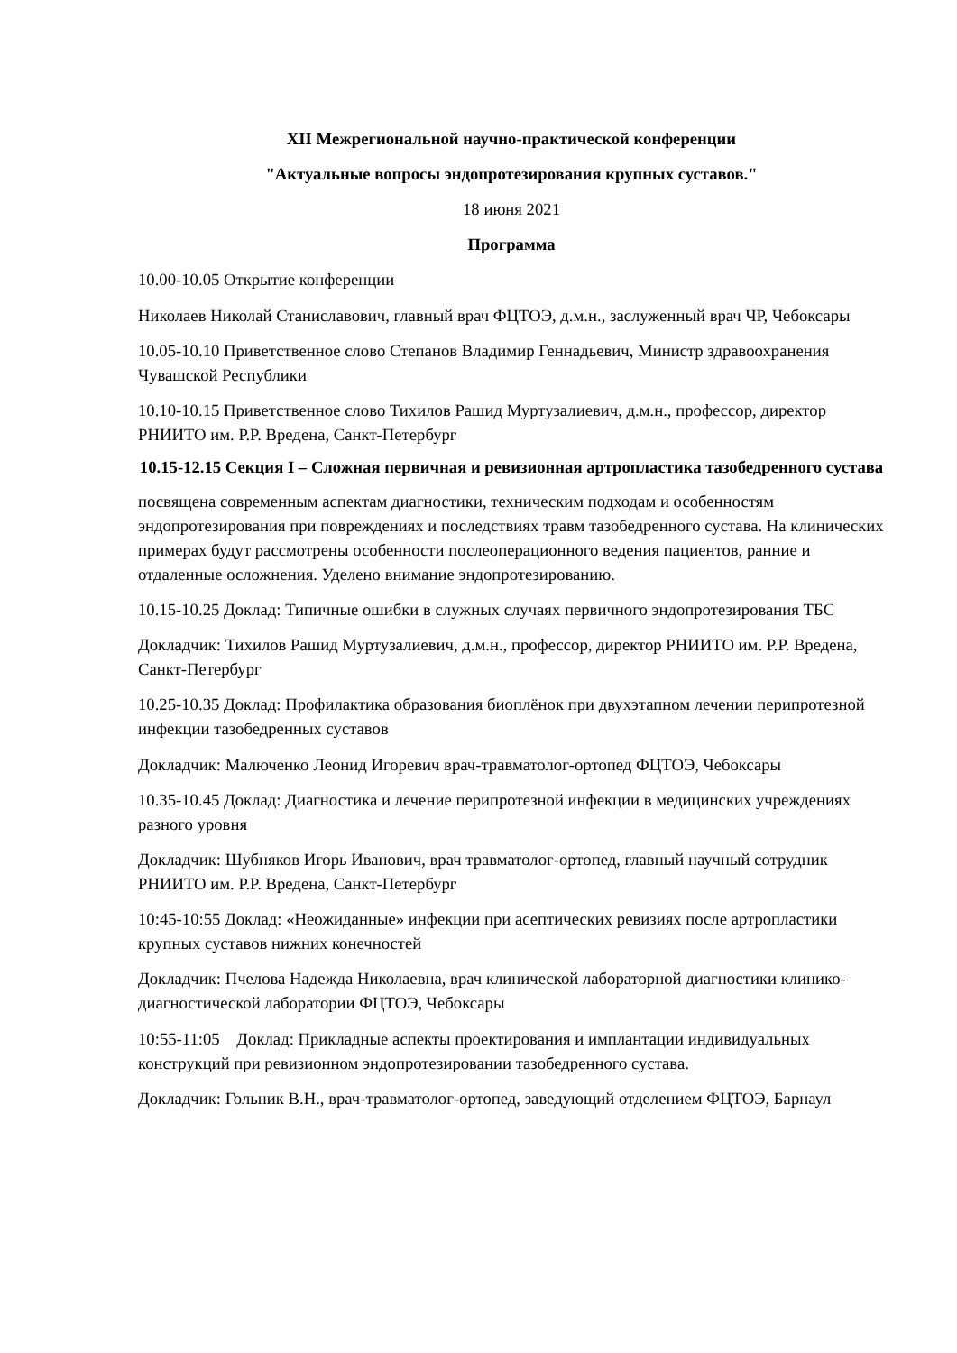XII Межрегиональной научно-практической конференции
"Актуальные вопросы эндопротезирования крупных суставов."
18 июня 2021
Программа
10.00-10.05 Открытие конференции
Николаев Николай Станиславович, главный врач ФЦТОЭ, д.м.н., заслуженный врач ЧР, Чебоксары
10.05-10.10 Приветственное слово Степанов Владимир Геннадьевич, Министр здравоохранения Чувашской Республики
10.10-10.15 Приветственное слово Тихилов Рашид Муртузалиевич, д.м.н., профессор, директор РНИИТО им. Р.Р. Вредена, Санкт-Петербург
10.15-12.15 Секция I – Сложная первичная и ревизионная артропластика тазобедренного сустава
посвящена современным аспектам диагностики, техническим подходам и особенностям эндопротезирования при повреждениях и последствиях травм тазобедренного сустава. На клинических примерах будут рассмотрены особенности послеоперационного ведения пациентов, ранние и отдаленные осложнения. Уделено внимание эндопротезированию.
10.15-10.25 Доклад: Типичные ошибки в служных случаях первичного эндопротезирования ТБС
Докладчик: Тихилов Рашид Муртузалиевич, д.м.н., профессор, директор РНИИТО им. Р.Р. Вредена, Санкт-Петербург
10.25-10.35 Доклад: Профилактика образования биоплёнок при двухэтапном лечении перипротезной инфекции тазобедренных суставов
Докладчик: Малюченко Леонид Игоревич врач-травматолог-ортопед ФЦТОЭ, Чебоксары
10.35-10.45 Доклад: Диагностика и лечение перипротезной инфекции в медицинских учреждениях разного уровня
Докладчик: Шубняков Игорь Иванович, врач травматолог-ортопед, главный научный сотрудник РНИИТО им. Р.Р. Вредена, Санкт-Петербург
10:45-10:55 Доклад: «Неожиданные» инфекции при асептических ревизиях после артропластики крупных суставов нижних конечностей
Докладчик: Пчелова Надежда Николаевна, врач клинической лабораторной диагностики клинико-диагностической лаборатории ФЦТОЭ, Чебоксары
10:55-11:05 Доклад: Прикладные аспекты проектирования и имплантации индивидуальных конструкций при ревизионном эндопротезировании тазобедренного сустава.
Докладчик: Гольник В.Н., врач-травматолог-ортопед, заведующий отделением ФЦТОЭ, Барнаул